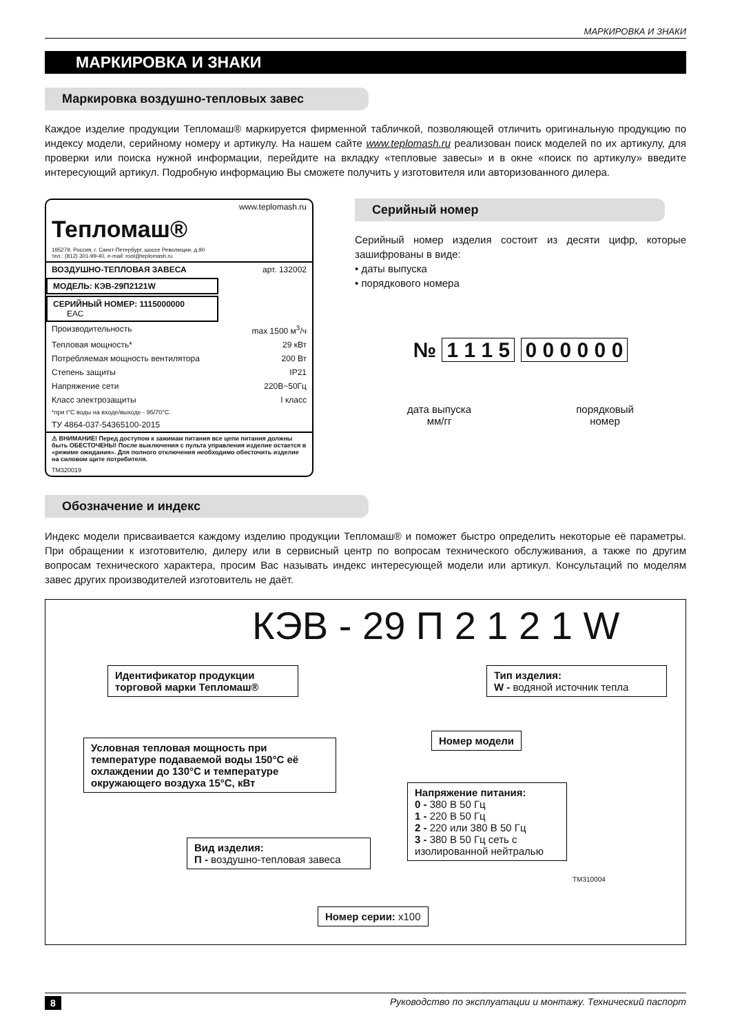МАРКИРОВКА И ЗНАКИ
МАРКИРОВКА И ЗНАКИ
Маркировка воздушно-тепловых завес
Каждое изделие продукции Тепломаш® маркируется фирменной табличкой, позволяющей отличить оригинальную продукцию по индексу модели, серийному номеру и артикулу. На нашем сайте www.teplomash.ru реализован поиск моделей по их артикулу, для проверки или поиска нужной информации, перейдите на вкладку «тепловые завесы» и в окне «поиск по артикулу» введите интересующий артикул. Подробную информацию Вы сможете получить у изготовителя или авторизованного дилера.
www.teplomash.ru
Тепломаш®
195279, Россия, г. Санкт-Петербург, шоссе Революции, д.90
тел.: (812) 301-99-40, e-mail: root@teplomash.ru
ВОЗДУШНО-ТЕПЛОВАЯ ЗАВЕСА арт. 132002
МОДЕЛЬ: КЭВ-29П2121W
СЕРИЙНЫЙ НОМЕР: 1115000000 ЕАС
Производительность max 1500 м<sup>3</sup>/ч
Тепловая мощность* 29 кВт
Потребляемая мощность вентилятора 200 Вт
Степень защиты IP21
Напряжение сети 220В~50Гц
Класс электрозащиты I класс
*при t°C воды на входе/выходе - 95/70°C.
ТУ 4864-037-54365100-2015
⚠ ВНИМАНИЕ! Перед доступом к зажимам питания все цепи питания должны быть ОБЕСТОЧЕНЫ! После выключения с пульта управления изделие остается в «режиме ожидания». Для полного отключения необходимо обесточить изделие на силовом щите потребителя.
TM320019
Серийный номер
Серийный номер изделия состоит из десяти цифр, которые зашифрованы в виде:
• даты выпуска
• порядкового номера
№ 1 1 1 5 0 0 0 0 0 0
дата выпуска
мм/гг порядковый
номер
Обозначение и индекс
Индекс модели присваивается каждому изделию продукции Тепломаш® и поможет быстро определить некоторые её параметры. При обращении к изготовителю, дилеру или в сервисный центр по вопросам технического обслуживания, а также по другим вопросам технического характера, просим Вас называть индекс интересующей модели или артикул. Консультаций по моделям завес других производителей изготовитель не даёт.
КЭВ - 29 П 2 1 2 1 W
Идентификатор продукции торговой марки Тепломаш®
Тип изделия:
W - водяной источник тепла
Номер модели
Условная тепловая мощность при температуре подаваемой воды 150°C её охлаждении до 130°C и температуре окружающего воздуха 15°C, кВт
Напряжение питания:
0 - 380 В 50 Гц
1 - 220 В 50 Гц
2 - 220 или 380 В 50 Гц
3 - 380 В 50 Гц сеть с изолированной нейтралью
TM310004
Вид изделия:
П - воздушно-тепловая завеса
Номер серии: x100
8 Руководство по эксплуатации и монтажу. Технический паспорт